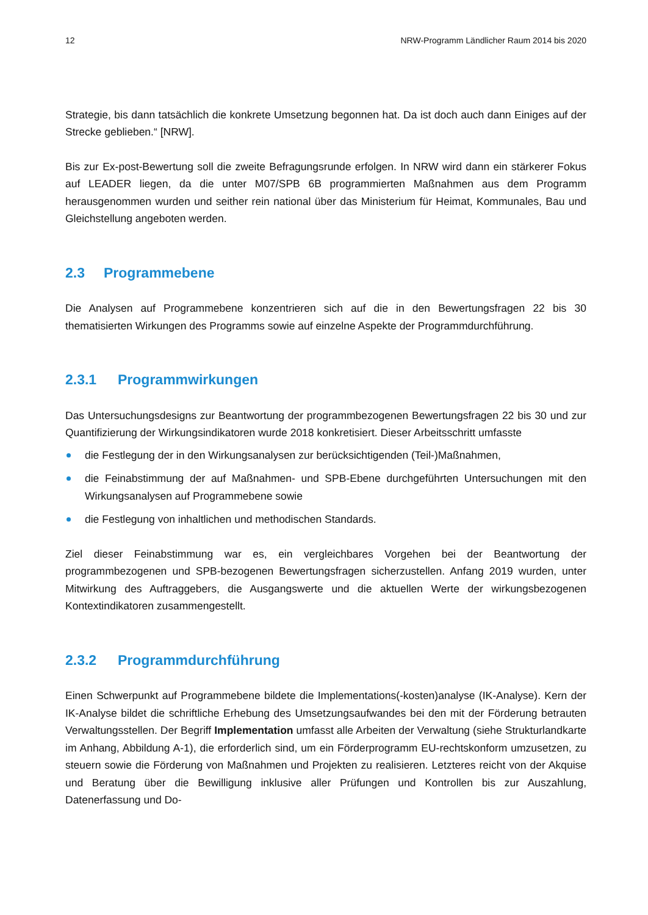12 NRW-Programm Ländlicher Raum 2014 bis 2020
Strategie, bis dann tatsächlich die konkrete Umsetzung begonnen hat. Da ist doch auch dann Einiges auf der Strecke geblieben.“ [NRW].
Bis zur Ex-post-Bewertung soll die zweite Befragungsrunde erfolgen. In NRW wird dann ein stärkerer Fokus auf LEADER liegen, da die unter M07/SPB 6B programmierten Maßnahmen aus dem Programm herausgenommen wurden und seither rein national über das Ministerium für Heimat, Kommunales, Bau und Gleichstellung angeboten werden.
2.3 Programmebene
Die Analysen auf Programmebene konzentrieren sich auf die in den Bewertungsfragen 22 bis 30 thematisierten Wirkungen des Programms sowie auf einzelne Aspekte der Programmdurchführung.
2.3.1 Programmwirkungen
Das Untersuchungsdesigns zur Beantwortung der programmbezogenen Bewertungsfragen 22 bis 30 und zur Quantifizierung der Wirkungsindikatoren wurde 2018 konkretisiert. Dieser Arbeitsschritt umfasste
die Festlegung der in den Wirkungsanalysen zur berücksichtigenden (Teil-)Maßnahmen,
die Feinabstimmung der auf Maßnahmen- und SPB-Ebene durchgeführten Untersuchungen mit den Wirkungsanalysen auf Programmebene sowie
die Festlegung von inhaltlichen und methodischen Standards.
Ziel dieser Feinabstimmung war es, ein vergleichbares Vorgehen bei der Beantwortung der programmbezogenen und SPB-bezogenen Bewertungsfragen sicherzustellen. Anfang 2019 wurden, unter Mitwirkung des Auftraggebers, die Ausgangswerte und die aktuellen Werte der wirkungsbezogenen Kontextindikatoren zusammengestellt.
2.3.2 Programmdurchführung
Einen Schwerpunkt auf Programmebene bildete die Implementations(-kosten)analyse (IK-Analyse). Kern der IK-Analyse bildet die schriftliche Erhebung des Umsetzungsaufwandes bei den mit der Förderung betrauten Verwaltungsstellen. Der Begriff Implementation umfasst alle Arbeiten der Verwaltung (siehe Strukturlandkarte im Anhang, Abbildung A-1), die erforderlich sind, um ein Förderprogramm EU-rechtskonform umzusetzen, zu steuern sowie die Förderung von Maßnahmen und Projekten zu realisieren. Letzteres reicht von der Akquise und Beratung über die Bewilligung inklusive aller Prüfungen und Kontrollen bis zur Auszahlung, Datenerfassung und Do-